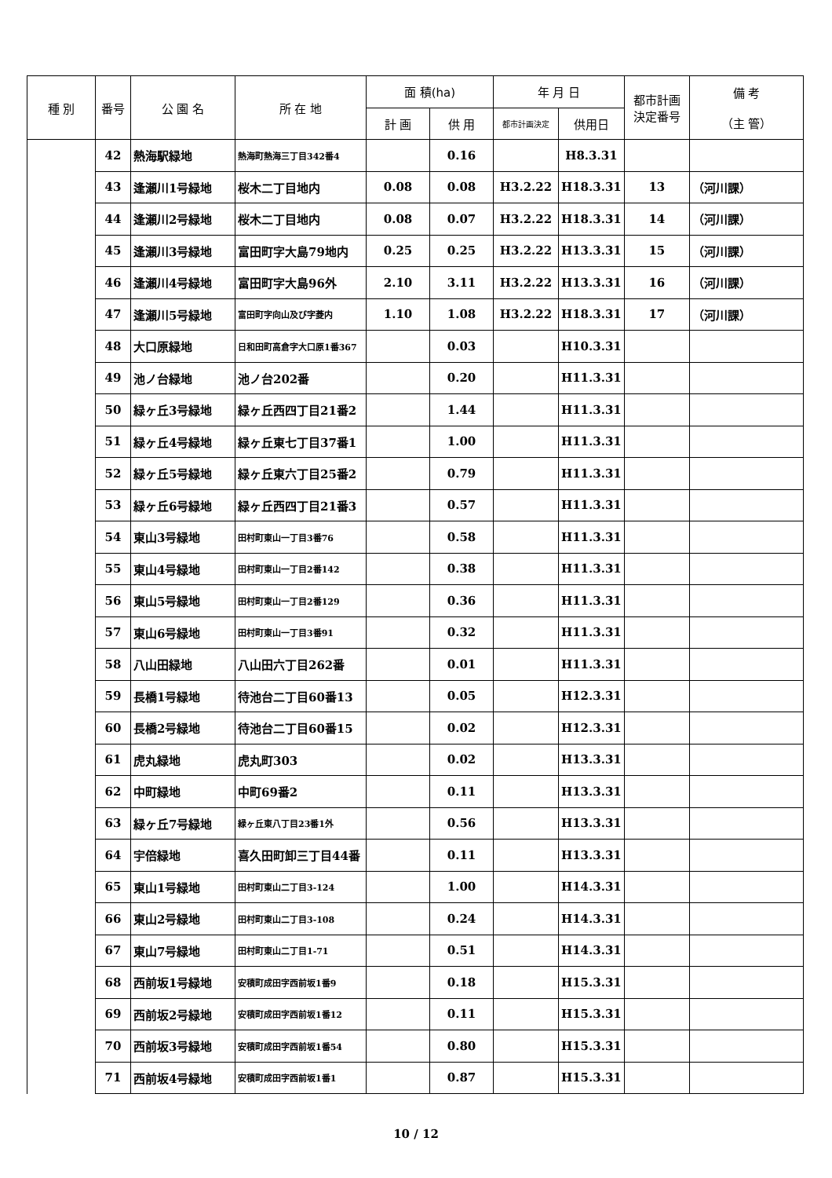| 種 別 | 番号 | 公 園 名 | 所 在 地 | 面 積(ha) | | 年 月 日 | | 都市計画 決定番号 | 備 考 （主 管） |
| --- | --- | --- | --- | --- | --- | --- | --- | --- | --- |
| | | | | 計 画 | 供 用 | 都市計画決定 | 供用日 | | |
| | 42 | 熱海駅緑地 | 熱海町熱海三丁目342番4 | | 0.16 | | H8.3.31 | | |
| | 43 | 逢瀬川1号緑地 | 桜木二丁目地内 | 0.08 | 0.08 | H3.2.22 | H18.3.31 | 13 | （河川課） |
| | 44 | 逢瀬川2号緑地 | 桜木二丁目地内 | 0.08 | 0.07 | H3.2.22 | H18.3.31 | 14 | （河川課） |
| | 45 | 逢瀬川3号緑地 | 富田町字大島79地内 | 0.25 | 0.25 | H3.2.22 | H13.3.31 | 15 | （河川課） |
| | 46 | 逢瀬川4号緑地 | 富田町字大島96外 | 2.10 | 3.11 | H3.2.22 | H13.3.31 | 16 | （河川課） |
| | 47 | 逢瀬川5号緑地 | 富田町字向山及び字菱内 | 1.10 | 1.08 | H3.2.22 | H18.3.31 | 17 | （河川課） |
| | 48 | 大口原緑地 | 日和田町高倉字大口原1番367 | | 0.03 | | H10.3.31 | | |
| | 49 | 池ノ台緑地 | 池ノ台202番 | | 0.20 | | H11.3.31 | | |
| | 50 | 緑ヶ丘3号緑地 | 緑ヶ丘西四丁目21番2 | | 1.44 | | H11.3.31 | | |
| | 51 | 緑ヶ丘4号緑地 | 緑ヶ丘東七丁目37番1 | | 1.00 | | H11.3.31 | | |
| | 52 | 緑ヶ丘5号緑地 | 緑ヶ丘東六丁目25番2 | | 0.79 | | H11.3.31 | | |
| | 53 | 緑ヶ丘6号緑地 | 緑ヶ丘西四丁目21番3 | | 0.57 | | H11.3.31 | | |
| | 54 | 東山3号緑地 | 田村町東山一丁目3番76 | | 0.58 | | H11.3.31 | | |
| | 55 | 東山4号緑地 | 田村町東山一丁目2番142 | | 0.38 | | H11.3.31 | | |
| | 56 | 東山5号緑地 | 田村町東山一丁目2番129 | | 0.36 | | H11.3.31 | | |
| | 57 | 東山6号緑地 | 田村町東山一丁目3番91 | | 0.32 | | H11.3.31 | | |
| | 58 | 八山田緑地 | 八山田六丁目262番 | | 0.01 | | H11.3.31 | | |
| | 59 | 長橋1号緑地 | 待池台二丁目60番13 | | 0.05 | | H12.3.31 | | |
| | 60 | 長橋2号緑地 | 待池台二丁目60番15 | | 0.02 | | H12.3.31 | | |
| | 61 | 虎丸緑地 | 虎丸町303 | | 0.02 | | H13.3.31 | | |
| | 62 | 中町緑地 | 中町69番2 | | 0.11 | | H13.3.31 | | |
| | 63 | 緑ヶ丘7号緑地 | 緑ヶ丘東八丁目23番1外 | | 0.56 | | H13.3.31 | | |
| | 64 | 宇倍緑地 | 喜久田町卸三丁目44番 | | 0.11 | | H13.3.31 | | |
| | 65 | 東山1号緑地 | 田村町東山二丁目3-124 | | 1.00 | | H14.3.31 | | |
| | 66 | 東山2号緑地 | 田村町東山二丁目3-108 | | 0.24 | | H14.3.31 | | |
| | 67 | 東山7号緑地 | 田村町東山二丁目1-71 | | 0.51 | | H14.3.31 | | |
| | 68 | 西前坂1号緑地 | 安積町成田字西前坂1番9 | | 0.18 | | H15.3.31 | | |
| | 69 | 西前坂2号緑地 | 安積町成田字西前坂1番12 | | 0.11 | | H15.3.31 | | |
| | 70 | 西前坂3号緑地 | 安積町成田字西前坂1番54 | | 0.80 | | H15.3.31 | | |
| | 71 | 西前坂4号緑地 | 安積町成田字西前坂1番1 | | 0.87 | | H15.3.31 | | |
10 / 12